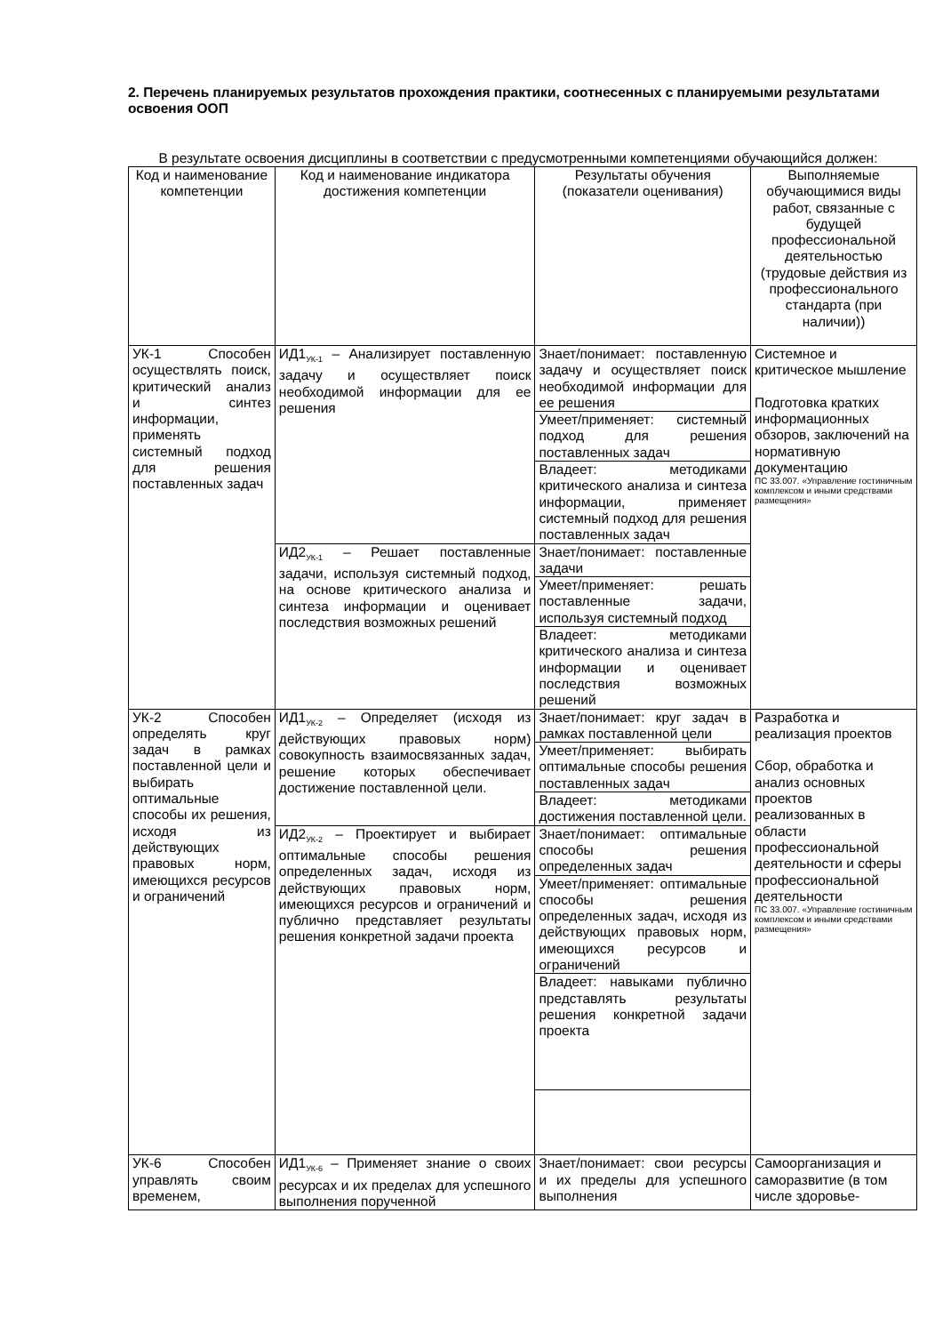2. Перечень планируемых результатов прохождения практики, соотнесенных с планируемыми результатами освоения ООП
В результате освоения дисциплины в соответствии с предусмотренными компетенциями обучающийся должен:
| Код и наименование компетенции | Код и наименование индикатора достижения компетенции | Результаты обучения (показатели оценивания) | Выполняемые обучающимися виды работ, связанные с будущей профессиональной деятельностью (трудовые действия из профессионального стандарта (при наличии)) |
| --- | --- | --- | --- |
| УК-1 Способен осуществлять поиск, критический анализ и синтез информации, применять системный подход для решения поставленных задач | ИД1<sub>УК-1</sub> – Анализирует поставленную задачу и осуществляет поиск необходимой информации для ее решения | Знает/понимает: поставленную задачу и осуществляет поиск необходимой информации для ее решения | Системное и критическое мышление Подготовка кратких информационных обзоров, заключений на нормативную документацию ПС 33.007. «Управление гостиничным комплексом и иными средствами размещения» |
| | | Умеет/применяет: системный подход для решения поставленных задач | |
| | | Владеет: методиками критического анализа и синтеза информации, применяет системный подход для решения поставленных задач | |
| | ИД2<sub>УК-1</sub> – Решает поставленные задачи, используя системный подход, на основе критического анализа и синтеза информации и оценивает последствия возможных решений | Знает/понимает: поставленные задачи | |
| | | Умеет/применяет: решать поставленные задачи, используя системный подход | |
| | | Владеет: методиками критического анализа и синтеза информации и оценивает последствия возможных решений | |
| УК-2 Способен определять круг задач в рамках поставленной цели и выбирать оптимальные способы их решения, исходя из действующих правовых норм, имеющихся ресурсов и ограничений | ИД1<sub>УК-2</sub> – Определяет (исходя из действующих правовых норм) совокупность взаимосвязанных задач, решение которых обеспечивает достижение поставленной цели. | Знает/понимает: круг задач в рамках поставленной цели | Разработка и реализация проектов Сбор, обработка и анализ основных проектов реализованных в области профессиональной деятельности и сферы профессиональной деятельности ПС 33.007. «Управление гостиничным комплексом и иными средствами размещения» |
| | | Умеет/применяет: выбирать оптимальные способы решения поставленных задач | |
| | | Владеет: методиками достижения поставленной цели. | |
| | ИД2<sub>УК-2</sub> – Проектирует и выбирает оптимальные способы решения определенных задач, исходя из действующих правовых норм, имеющихся ресурсов и ограничений и публично представляет результаты решения конкретной задачи проекта | Знает/понимает: оптимальные способы решения определенных задач | |
| | | Умеет/применяет: оптимальные способы решения определенных задач, исходя из действующих правовых норм, имеющихся ресурсов и ограничений | |
| | | Владеет: навыками публично представлять результаты решения конкретной задачи проекта | |
| УК-6 Способен управлять своим временем, | ИД1<sub>УК-6</sub> – Применяет знание о своих ресурсах и их пределах для успешного выполнения порученной | Знает/понимает: свои ресурсы и их пределы для успешного выполнения | Самоорганизация и саморазвитие (в том числе здоровье- |